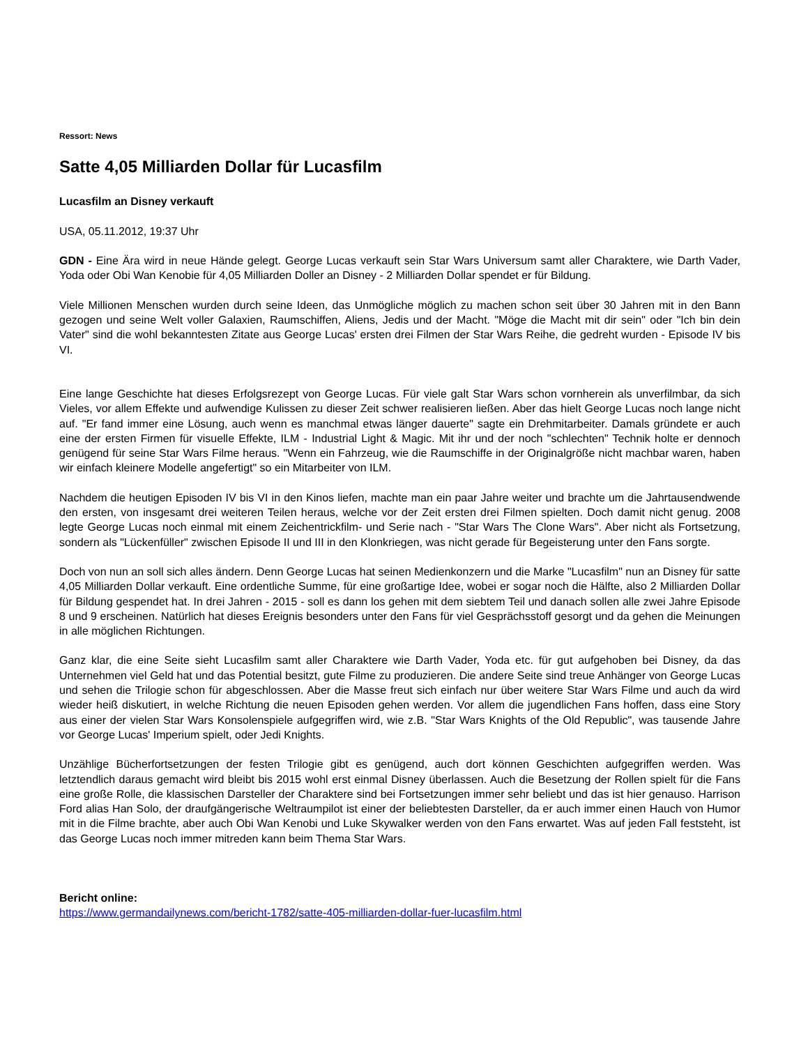Ressort: News
Satte 4,05 Milliarden Dollar für Lucasfilm
Lucasfilm an Disney verkauft
USA, 05.11.2012, 19:37 Uhr
GDN - Eine Ära wird in neue Hände gelegt. George Lucas verkauft sein Star Wars Universum samt aller Charaktere, wie Darth Vader, Yoda oder Obi Wan Kenobie für 4,05 Milliarden Doller an Disney - 2 Milliarden Dollar spendet er für Bildung.
Viele Millionen Menschen wurden durch seine Ideen, das Unmögliche möglich zu machen schon seit über 30 Jahren mit in den Bann gezogen und seine Welt voller Galaxien, Raumschiffen, Aliens, Jedis und der Macht. "Möge die Macht mit dir sein" oder "Ich bin dein Vater" sind die wohl bekanntesten Zitate aus George Lucas' ersten drei Filmen der Star Wars Reihe, die gedreht wurden - Episode IV bis VI.
Eine lange Geschichte hat dieses Erfolgsrezept von George Lucas. Für viele galt Star Wars schon vornherein als unverfilmbar, da sich Vieles, vor allem Effekte und aufwendige Kulissen zu dieser Zeit schwer realisieren ließen. Aber das hielt George Lucas noch lange nicht auf. "Er fand immer eine Lösung, auch wenn es manchmal etwas länger dauerte" sagte ein Drehmitarbeiter. Damals gründete er auch eine der ersten Firmen für visuelle Effekte, ILM - Industrial Light & Magic. Mit ihr und der noch "schlechten" Technik holte er dennoch genügend für seine Star Wars Filme heraus. "Wenn ein Fahrzeug, wie die Raumschiffe in der Originalgröße nicht machbar waren, haben wir einfach kleinere Modelle angefertigt" so ein Mitarbeiter von ILM.
Nachdem die heutigen Episoden IV bis VI in den Kinos liefen, machte man ein paar Jahre weiter und brachte um die Jahrtausendwende den ersten, von insgesamt drei weiteren Teilen heraus, welche vor der Zeit ersten drei Filmen spielten. Doch damit nicht genug. 2008 legte George Lucas noch einmal mit einem Zeichentrickfilm- und Serie nach - "Star Wars The Clone Wars". Aber nicht als Fortsetzung, sondern als "Lückenfüller" zwischen Episode II und III in den Klonkriegen, was nicht gerade für Begeisterung unter den Fans sorgte.
Doch von nun an soll sich alles ändern. Denn George Lucas hat seinen Medienkonzern und die Marke "Lucasfilm" nun an Disney für satte 4,05 Milliarden Dollar verkauft. Eine ordentliche Summe, für eine großartige Idee, wobei er sogar noch die Hälfte, also 2 Milliarden Dollar für Bildung gespendet hat. In drei Jahren - 2015 - soll es dann los gehen mit dem siebtem Teil und danach sollen alle zwei Jahre Episode 8 und 9 erscheinen. Natürlich hat dieses Ereignis besonders unter den Fans für viel Gesprächsstoff gesorgt und da gehen die Meinungen in alle möglichen Richtungen.
Ganz klar, die eine Seite sieht Lucasfilm samt aller Charaktere wie Darth Vader, Yoda etc. für gut aufgehoben bei Disney, da das Unternehmen viel Geld hat und das Potential besitzt, gute Filme zu produzieren. Die andere Seite sind treue Anhänger von George Lucas und sehen die Trilogie schon für abgeschlossen. Aber die Masse freut sich einfach nur über weitere Star Wars Filme und auch da wird wieder heiß diskutiert, in welche Richtung die neuen Episoden gehen werden. Vor allem die jugendlichen Fans hoffen, dass eine Story aus einer der vielen Star Wars Konsolenspiele aufgegriffen wird, wie z.B. "Star Wars Knights of the Old Republic", was tausende Jahre vor George Lucas' Imperium spielt, oder Jedi Knights.
Unzählige Bücherfortsetzungen der festen Trilogie gibt es genügend, auch dort können Geschichten aufgegriffen werden. Was letztendlich daraus gemacht wird bleibt bis 2015 wohl erst einmal Disney überlassen. Auch die Besetzung der Rollen spielt für die Fans eine große Rolle, die klassischen Darsteller der Charaktere sind bei Fortsetzungen immer sehr beliebt und das ist hier genauso. Harrison Ford alias Han Solo, der draufgängerische Weltraumpilot ist einer der beliebtesten Darsteller, da er auch immer einen Hauch von Humor mit in die Filme brachte, aber auch Obi Wan Kenobi und Luke Skywalker werden von den Fans erwartet. Was auf jeden Fall feststeht, ist das George Lucas noch immer mitreden kann beim Thema Star Wars.
Bericht online:
https://www.germandailynews.com/bericht-1782/satte-405-milliarden-dollar-fuer-lucasfilm.html